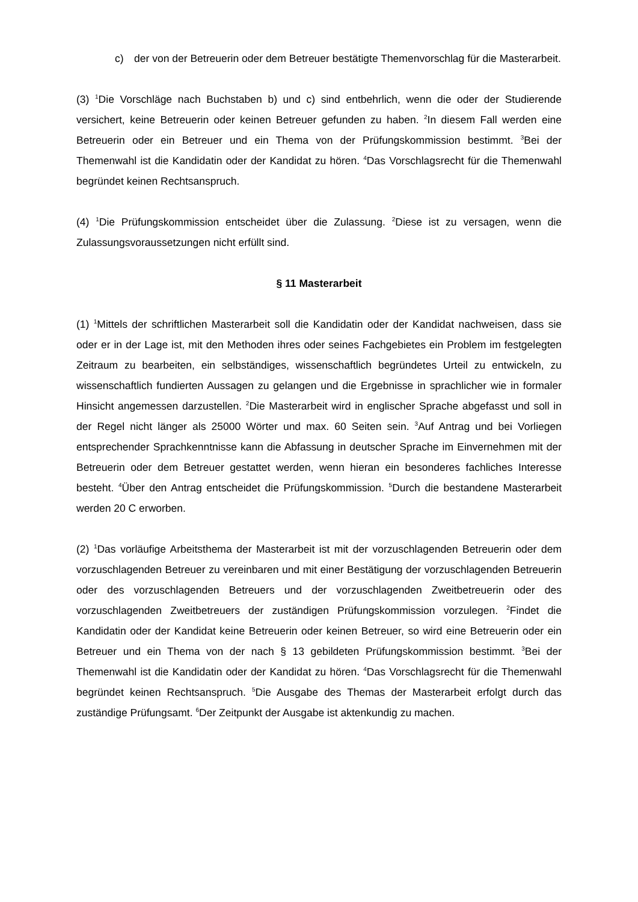c) der von der Betreuerin oder dem Betreuer bestätigte Themenvorschlag für die Masterarbeit.
(3) <sup>1</sup>Die Vorschläge nach Buchstaben b) und c) sind entbehrlich, wenn die oder der Studierende versichert, keine Betreuerin oder keinen Betreuer gefunden zu haben. <sup>2</sup>In diesem Fall werden eine Betreuerin oder ein Betreuer und ein Thema von der Prüfungskommission bestimmt. <sup>3</sup>Bei der Themenwahl ist die Kandidatin oder der Kandidat zu hören. <sup>4</sup>Das Vorschlagsrecht für die Themenwahl begründet keinen Rechtsanspruch.
(4) <sup>1</sup>Die Prüfungskommission entscheidet über die Zulassung. <sup>2</sup>Diese ist zu versagen, wenn die Zulassungsvoraussetzungen nicht erfüllt sind.
§ 11 Masterarbeit
(1) <sup>1</sup>Mittels der schriftlichen Masterarbeit soll die Kandidatin oder der Kandidat nachweisen, dass sie oder er in der Lage ist, mit den Methoden ihres oder seines Fachgebietes ein Problem im festgelegten Zeitraum zu bearbeiten, ein selbständiges, wissenschaftlich begründetes Urteil zu entwickeln, zu wissenschaftlich fundierten Aussagen zu gelangen und die Ergebnisse in sprachlicher wie in formaler Hinsicht angemessen darzustellen. <sup>2</sup>Die Masterarbeit wird in englischer Sprache abgefasst und soll in der Regel nicht länger als 25000 Wörter und max. 60 Seiten sein. <sup>3</sup>Auf Antrag und bei Vorliegen entsprechender Sprachkenntnisse kann die Abfassung in deutscher Sprache im Einvernehmen mit der Betreuerin oder dem Betreuer gestattet werden, wenn hieran ein besonderes fachliches Interesse besteht. <sup>4</sup>Über den Antrag entscheidet die Prüfungskommission. <sup>5</sup>Durch die bestandene Masterarbeit werden 20 C erworben.
(2) <sup>1</sup>Das vorläufige Arbeitsthema der Masterarbeit ist mit der vorzuschlagenden Betreuerin oder dem vorzuschlagenden Betreuer zu vereinbaren und mit einer Bestätigung der vorzuschlagenden Betreuerin oder des vorzuschlagenden Betreuers und der vorzuschlagenden Zweitbetreuerin oder des vorzuschlagenden Zweitbetreuers der zuständigen Prüfungskommission vorzulegen. <sup>2</sup>Findet die Kandidatin oder der Kandidat keine Betreuerin oder keinen Betreuer, so wird eine Betreuerin oder ein Betreuer und ein Thema von der nach § 13 gebildeten Prüfungskommission bestimmt. <sup>3</sup>Bei der Themenwahl ist die Kandidatin oder der Kandidat zu hören. <sup>4</sup>Das Vorschlagsrecht für die Themenwahl begründet keinen Rechtsanspruch. <sup>5</sup>Die Ausgabe des Themas der Masterarbeit erfolgt durch das zuständige Prüfungsamt. <sup>6</sup>Der Zeitpunkt der Ausgabe ist aktenkundig zu machen.